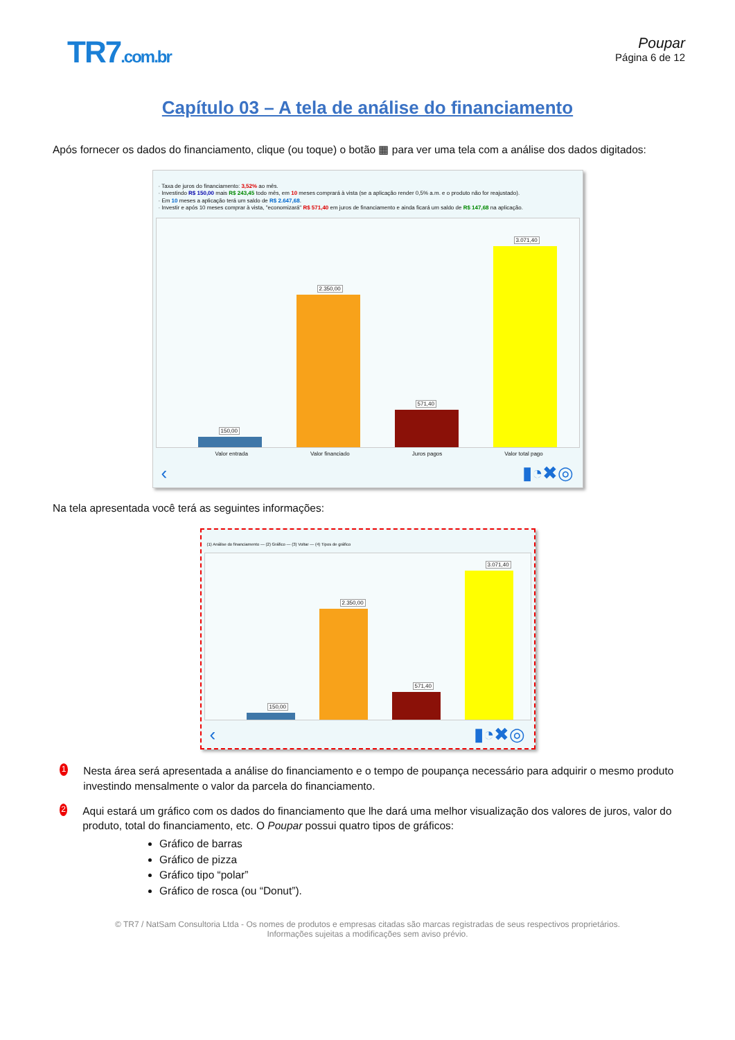TR7.com.br Poupar
Página 6 de 12
Capítulo 03 – A tela de análise do financiamento
Após fornecer os dados do financiamento, clique (ou toque) o botão ▦ para ver uma tela com a análise dos dados digitados:
· Taxa de juros do financiamento: 3,52% ao mês.
· Investindo R$ 150,00 mais R$ 243,45 todo mês, em 10 meses comprará à vista (se a aplicação render 0,5% a.m. e o produto não for reajustado).
· Em 10 meses a aplicação terá um saldo de R$ 2.647,68.
· Investir e após 10 meses comprar à vista, "economizará" R$ 571,40 em juros de financiamento e ainda ficará um saldo de R$ 147,68 na aplicação.
150,00
2.350,00
571,40
3.071,40
Valor entrada Valor financiado Juros pagos Valor total pago
‹ ▮◔✖◎
Na tela apresentada você terá as seguintes informações:
(1) Análise do financiamento — (2) Gráfico — (3) Voltar — (4) Tipos de gráfico
150,00
2.350,00
571,40
3.071,40
‹ ▮◔✖◎
1
Nesta área será apresentada a análise do financiamento e o tempo de poupança necessário para adquirir o mesmo produto investindo mensalmente o valor da parcela do financiamento.
2
Aqui estará um gráfico com os dados do financiamento que lhe dará uma melhor visualização dos valores de juros, valor do produto, total do financiamento, etc. O Poupar possui quatro tipos de gráficos:
Gráfico de barras
Gráfico de pizza
Gráfico tipo “polar”
Gráfico de rosca (ou “Donut”).
© TR7 / NatSam Consultoria Ltda - Os nomes de produtos e empresas citadas são marcas registradas de seus respectivos proprietários.
Informações sujeitas a modificações sem aviso prévio.